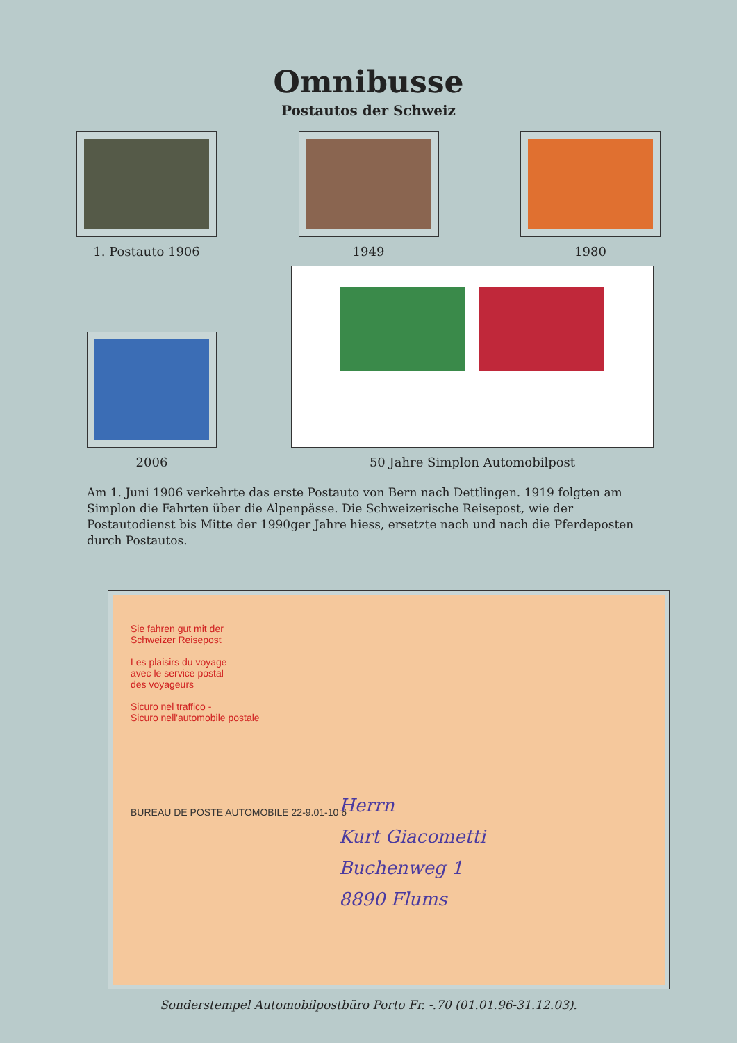Omnibusse
Postautos der Schweiz
1. Postauto 1906 1949 1980
2006
50 Jahre Simplon Automobilpost
Am 1. Juni 1906 verkehrte das erste Postauto von Bern nach Dettlingen. 1919 folgten am Simplon die Fahrten über die Alpenpässe. Die Schweizerische Reisepost, wie der Postautodienst bis Mitte der 1990ger Jahre hiess, ersetzte nach und nach die Pferdeposten durch Postautos.
Sie fahren gut mit der
Schweizer Reisepost
Les plaisirs du voyage
avec le service postal
des voyageurs
Sicuro nel traffico -
Sicuro nell'automobile postale
BUREAU DE POSTE AUTOMOBILE 22-9.01-10 6
Herrn
Kurt Giacometti
Buchenweg 1
8890 Flums
Sonderstempel Automobilpostbüro Porto Fr. -.70 (01.01.96-31.12.03).